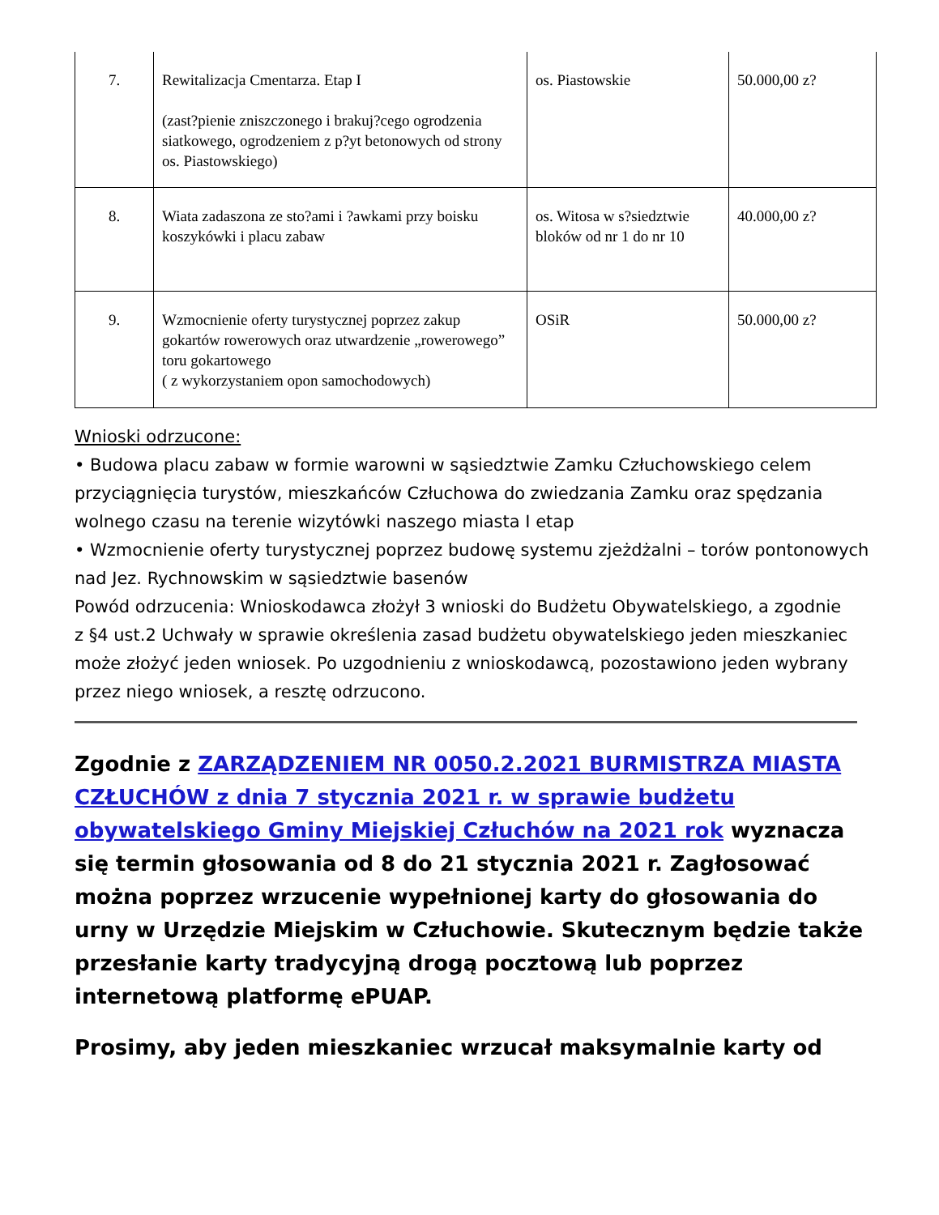| 7. | Rewitalizacja Cmentarza. Etap I (zast?pienie zniszczonego i brakuj?cego ogrodzenia siatkowego, ogrodzeniem z p?yt betonowych od strony os. Piastowskiego) | os. Piastowskie | 50.000,00 z? |
| 8. | Wiata zadaszona ze sto?ami i ?awkami przy boisku koszykówki i placu zabaw | os. Witosa w s?siedztwie bloków od nr 1 do nr 10 | 40.000,00 z? |
| 9. | Wzmocnienie oferty turystycznej poprzez zakup gokartów rowerowych oraz utwardzenie „rowerowego” toru gokartowego ( z wykorzystaniem opon samochodowych) | OSiR | 50.000,00 z? |
Wnioski odrzucone:
• Budowa placu zabaw w formie warowni w sąsiedztwie Zamku Człuchowskiego celem przyciągnięcia turystów, mieszkańców Człuchowa do zwiedzania Zamku oraz spędzania wolnego czasu na terenie wizytówki naszego miasta I etap
• Wzmocnienie oferty turystycznej poprzez budowę systemu zjeżdżalni – torów pontonowych nad Jez. Rychnowskim w sąsiedztwie basenów
Powód odrzucenia: Wnioskodawca złożył 3 wnioski do Budżetu Obywatelskiego, a zgodnie
z §4 ust.2 Uchwały w sprawie określenia zasad budżetu obywatelskiego jeden mieszkaniec może złożyć jeden wniosek. Po uzgodnieniu z wnioskodawcą, pozostawiono jeden wybrany przez niego wniosek, a resztę odrzucono.
Zgodnie z ZARZĄDZENIEM NR 0050.2.2021 BURMISTRZA MIASTA CZŁUCHÓW z dnia 7 stycznia 2021 r. w sprawie budżetu obywatelskiego Gminy Miejskiej Człuchów na 2021 rok wyznacza się termin głosowania od 8 do 21 stycznia 2021 r. Zagłosować można poprzez wrzucenie wypełnionej karty do głosowania do urny w Urzędzie Miejskim w Człuchowie. Skutecznym będzie także przesłanie karty tradycyjną drogą pocztową lub poprzez internetową platformę ePUAP.
Prosimy, aby jeden mieszkaniec wrzucał maksymalnie karty od